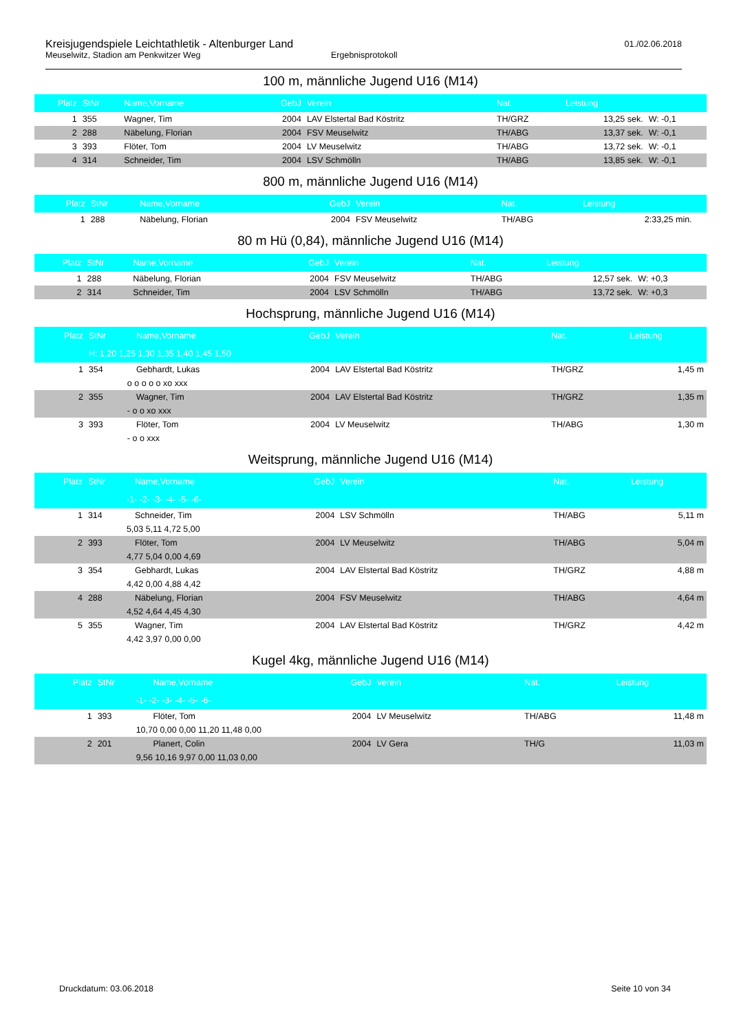Kreisjugendspiele Leichtathletik - Altenburger Land
Meuselwitz, Stadion am Penkwitzer Weg Ergebnisprotokoll
01./02.06.2018
100 m, männliche Jugend U16 (M14)
| Platz | StNr | Name,Vorname | GebJ | Verein | Nat. | Leistung | |
| --- | --- | --- | --- | --- | --- | --- | --- |
| 1 | 355 | Wagner, Tim | 2004 | LAV Elstertal Bad Köstritz | TH/GRZ | 13,25 sek. | W: -0,1 |
| 2 | 288 | Näbelung, Florian | 2004 | FSV Meuselwitz | TH/ABG | 13,37 sek. | W: -0,1 |
| 3 | 393 | Flöter, Tom | 2004 | LV Meuselwitz | TH/ABG | 13,72 sek. | W: -0,1 |
| 4 | 314 | Schneider, Tim | 2004 | LSV Schmölln | TH/ABG | 13,85 sek. | W: -0,1 |
800 m, männliche Jugend U16 (M14)
| Platz | StNr | Name,Vorname | GebJ | Verein | Nat. | Leistung | |
| --- | --- | --- | --- | --- | --- | --- | --- |
| 1 | 288 | Näbelung, Florian | 2004 | FSV Meuselwitz | TH/ABG | 2:33,25 min. | |
80 m Hü (0,84), männliche Jugend U16 (M14)
| Platz | StNr | Name,Vorname | GebJ | Verein | Nat. | Leistung | |
| --- | --- | --- | --- | --- | --- | --- | --- |
| 1 | 288 | Näbelung, Florian | 2004 | FSV Meuselwitz | TH/ABG | 12,57 sek. | W: +0,3 |
| 2 | 314 | Schneider, Tim | 2004 | LSV Schmölln | TH/ABG | 13,72 sek. | W: +0,3 |
Hochsprung, männliche Jugend U16 (M14)
| Platz | StNr | Name,Vorname | GebJ | Verein | Nat. | Leistung |
| --- | --- | --- | --- | --- | --- | --- |
| | H: 1,20 1,25 1,30 1,35 1,40 1,45 1,50 | | | | | |
| 1 | 354 | Gebhardt, Lukas | 2004 | LAV Elstertal Bad Köstritz | TH/GRZ | 1,45 m |
| | o o o o o xo xxx | | | | | |
| 2 | 355 | Wagner, Tim | 2004 | LAV Elstertal Bad Köstritz | TH/GRZ | 1,35 m |
| | - o o xo xxx | | | | | |
| 3 | 393 | Flöter, Tom | 2004 | LV Meuselwitz | TH/ABG | 1,30 m |
| | - o o xxx | | | | | |
Weitsprung, männliche Jugend U16 (M14)
| Platz | StNr | Name,Vorname | GebJ | Verein | Nat. | Leistung |
| --- | --- | --- | --- | --- | --- | --- |
| | -1- -2- -3- -4- -5- -6- | | | | | |
| 1 | 314 | Schneider, Tim | 2004 | LSV Schmölln | TH/ABG | 5,11 m |
| | 5,03 5,11 4,72 5,00 | | | | | |
| 2 | 393 | Flöter, Tom | 2004 | LV Meuselwitz | TH/ABG | 5,04 m |
| | 4,77 5,04 0,00 4,69 | | | | | |
| 3 | 354 | Gebhardt, Lukas | 2004 | LAV Elstertal Bad Köstritz | TH/GRZ | 4,88 m |
| | 4,42 0,00 4,88 4,42 | | | | | |
| 4 | 288 | Näbelung, Florian | 2004 | FSV Meuselwitz | TH/ABG | 4,64 m |
| | 4,52 4,64 4,45 4,30 | | | | | |
| 5 | 355 | Wagner, Tim | 2004 | LAV Elstertal Bad Köstritz | TH/GRZ | 4,42 m |
| | 4,42 3,97 0,00 0,00 | | | | | |
Kugel 4kg, männliche Jugend U16 (M14)
| Platz | StNr | Name,Vorname | GebJ | Verein | Nat. | Leistung |
| --- | --- | --- | --- | --- | --- | --- |
| | -1- -2- -3- -4- -5- -6- | | | | | |
| 1 | 393 | Flöter, Tom | 2004 | LV Meuselwitz | TH/ABG | 11,48 m |
| | 10,70 0,00 0,00 11,20 11,48 0,00 | | | | | |
| 2 | 201 | Planert, Colin | 2004 | LV Gera | TH/G | 11,03 m |
| | 9,56 10,16 9,97 0,00 11,03 0,00 | | | | | |
Druckdatum: 03.06.2018 Seite 10 von 34